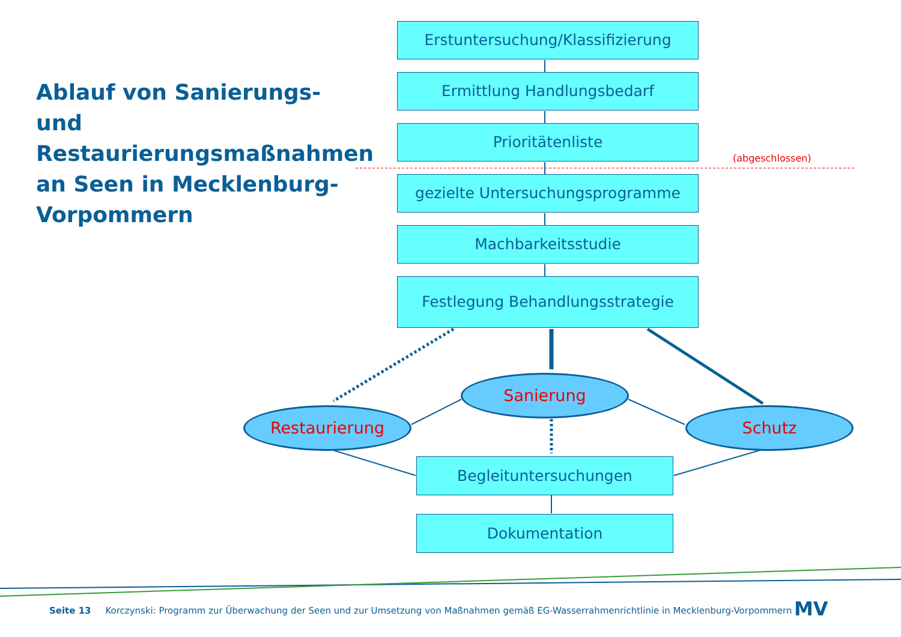Ablauf von Sanierungs- und Restaurierungsmaßnahmen an Seen in Mecklenburg-Vorpommern
Erstuntersuchung/Klassifizierung
Ermittlung Handlungsbedarf
Prioritätenliste
gezielte Untersuchungsprogramme
Machbarkeitsstudie
Festlegung Behandlungsstrategie
(abgeschlossen)
Restaurierung
Sanierung
Schutz
Begleituntersuchungen
Dokumentation
Seite 13 Korczynski: Programm zur Überwachung der Seen und zur Umsetzung von Maßnahmen gemäß EG-Wasserrahmenrichtlinie in Mecklenburg-Vorpommern
MV